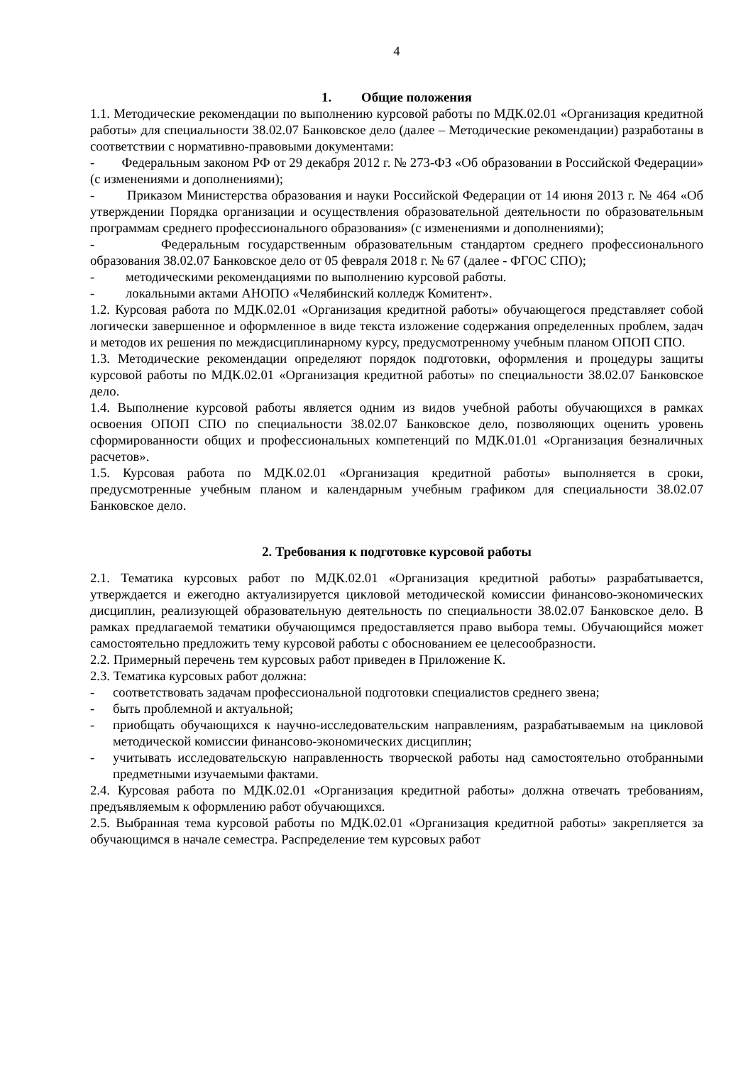4
1. Общие положения
1.1. Методические рекомендации по выполнению курсовой работы по МДК.02.01 «Организация кредитной работы» для специальности 38.02.07 Банковское дело (далее – Методические рекомендации) разработаны в соответствии с нормативно-правовыми документами:
- Федеральным законом РФ от 29 декабря 2012 г. № 273-ФЗ «Об образовании в Российской Федерации» (с изменениями и дополнениями);
- Приказом Министерства образования и науки Российской Федерации от 14 июня 2013 г. № 464 «Об утверждении Порядка организации и осуществления образовательной деятельности по образовательным программам среднего профессионального образования» (с изменениями и дополнениями);
- Федеральным государственным образовательным стандартом среднего профессионального образования 38.02.07 Банковское дело от 05 февраля 2018 г. № 67 (далее - ФГОС СПО);
- методическими рекомендациями по выполнению курсовой работы.
- локальными актами АНОПО «Челябинский колледж Комитент».
1.2. Курсовая работа по МДК.02.01 «Организация кредитной работы» обучающегося представляет собой логически завершенное и оформленное в виде текста изложение содержания определенных проблем, задач и методов их решения по междисциплинарному курсу, предусмотренному учебным планом ОПОП СПО.
1.3. Методические рекомендации определяют порядок подготовки, оформления и процедуры защиты курсовой работы по МДК.02.01 «Организация кредитной работы» по специальности 38.02.07 Банковское дело.
1.4. Выполнение курсовой работы является одним из видов учебной работы обучающихся в рамках освоения ОПОП СПО по специальности 38.02.07 Банковское дело, позволяющих оценить уровень сформированности общих и профессиональных компетенций по МДК.01.01 «Организация безналичных расчетов».
1.5. Курсовая работа по МДК.02.01 «Организация кредитной работы» выполняется в сроки, предусмотренные учебным планом и календарным учебным графиком для специальности 38.02.07 Банковское дело.
2. Требования к подготовке курсовой работы
2.1. Тематика курсовых работ по МДК.02.01 «Организация кредитной работы» разрабатывается, утверждается и ежегодно актуализируется цикловой методической комиссии финансово-экономических дисциплин, реализующей образовательную деятельность по специальности 38.02.07 Банковское дело. В рамках предлагаемой тематики обучающимся предоставляется право выбора темы. Обучающийся может самостоятельно предложить тему курсовой работы с обоснованием ее целесообразности.
2.2. Примерный перечень тем курсовых работ приведен в Приложение К.
2.3. Тематика курсовых работ должна:
- соответствовать задачам профессиональной подготовки специалистов среднего звена;
- быть проблемной и актуальной;
- приобщать обучающихся к научно-исследовательским направлениям, разрабатываемым на цикловой методической комиссии финансово-экономических дисциплин;
- учитывать исследовательскую направленность творческой работы над самостоятельно отобранными предметными изучаемыми фактами.
2.4. Курсовая работа по МДК.02.01 «Организация кредитной работы» должна отвечать требованиям, предъявляемым к оформлению работ обучающихся.
2.5. Выбранная тема курсовой работы по МДК.02.01 «Организация кредитной работы» закрепляется за обучающимся в начале семестра. Распределение тем курсовых работ